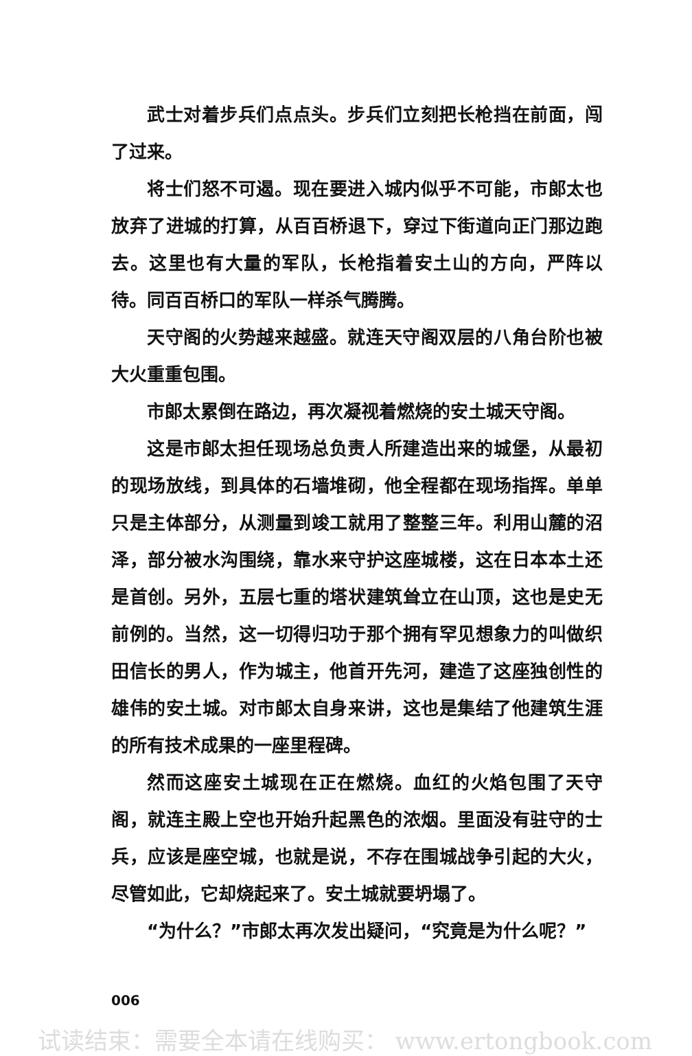武士对着步兵们点点头。步兵们立刻把长枪挡在前面，闯了过来。
将士们怒不可遏。现在要进入城内似乎不可能，市郎太也放弃了进城的打算，从百百桥退下，穿过下街道向正门那边跑去。这里也有大量的军队，长枪指着安土山的方向，严阵以待。同百百桥口的军队一样杀气腾腾。
天守阁的火势越来越盛。就连天守阁双层的八角台阶也被大火重重包围。
市郎太累倒在路边，再次凝视着燃烧的安土城天守阁。
这是市郎太担任现场总负责人所建造出来的城堡，从最初的现场放线，到具体的石墙堆砌，他全程都在现场指挥。单单只是主体部分，从测量到竣工就用了整整三年。利用山麓的沼泽，部分被水沟围绕，靠水来守护这座城楼，这在日本本土还是首创。另外，五层七重的塔状建筑耸立在山顶，这也是史无前例的。当然，这一切得归功于那个拥有罕见想象力的叫做织田信长的男人，作为城主，他首开先河，建造了这座独创性的雄伟的安土城。对市郎太自身来讲，这也是集结了他建筑生涯的所有技术成果的一座里程碑。
然而这座安土城现在正在燃烧。血红的火焰包围了天守阁，就连主殿上空也开始升起黑色的浓烟。里面没有驻守的士兵，应该是座空城，也就是说，不存在围城战争引起的大火，尽管如此，它却烧起来了。安土城就要坍塌了。
“为什么？”市郎太再次发出疑问，“究竟是为什么呢？”
006
试读结束：需要全本请在线购买： www.ertongbook.com